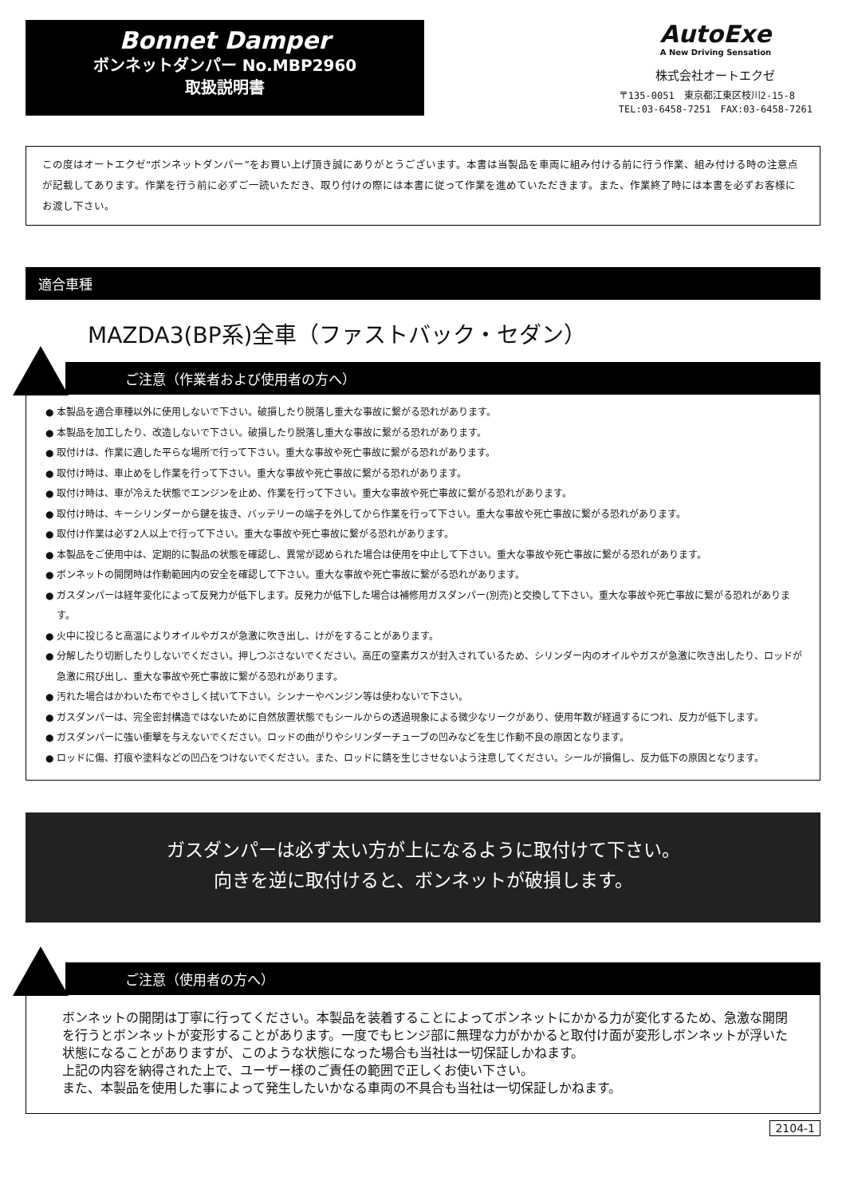Bonnet Damper
ボンネットダンパー No.MBP2960
取扱説明書
AutoExe
A New Driving Sensation
株式会社オートエクゼ
〒135-0051　東京都江東区枝川2-15-8
TEL:03-6458-7251　FAX:03-6458-7261
この度はオートエクゼ“ボンネットダンパー”をお買い上げ頂き誠にありがとうございます。本書は当製品を車両に組み付ける前に行う作業、組み付ける時の注意点が記載してあります。作業を行う前に必ずご一読いただき、取り付けの際には本書に従って作業を進めていただきます。また、作業終了時には本書を必ずお客様にお渡し下さい。
適合車種
MAZDA3(BP系)全車（ファストバック・セダン）
ご注意（作業者および使用者の方へ）
● 本製品を適合車種以外に使用しないで下さい。破損したり脱落し重大な事故に繋がる恐れがあります。
● 本製品を加工したり、改造しないで下さい。破損したり脱落し重大な事故に繋がる恐れがあります。
● 取付けは、作業に適した平らな場所で行って下さい。重大な事故や死亡事故に繋がる恐れがあります。
● 取付け時は、車止めをし作業を行って下さい。重大な事故や死亡事故に繋がる恐れがあります。
● 取付け時は、車が冷えた状態でエンジンを止め、作業を行って下さい。重大な事故や死亡事故に繋がる恐れがあります。
● 取付け時は、キーシリンダーから鍵を抜き、バッテリーの端子を外してから作業を行って下さい。重大な事故や死亡事故に繋がる恐れがあります。
● 取付け作業は必ず2人以上で行って下さい。重大な事故や死亡事故に繋がる恐れがあります。
● 本製品をご使用中は、定期的に製品の状態を確認し、異常が認められた場合は使用を中止して下さい。重大な事故や死亡事故に繋がる恐れがあります。
● ボンネットの開閉時は作動範囲内の安全を確認して下さい。重大な事故や死亡事故に繋がる恐れがあります。
● ガスダンパーは経年変化によって反発力が低下します。反発力が低下した場合は補修用ガスダンパー(別売)と交換して下さい。重大な事故や死亡事故に繋がる恐れがあります。
● 火中に投じると高温によりオイルやガスが急激に吹き出し、けがをすることがあります。
● 分解したり切断したりしないでください。押しつぶさないでください。高圧の窒素ガスが封入されているため、シリンダー内のオイルやガスが急激に吹き出したり、ロッドが急激に飛び出し、重大な事故や死亡事故に繋がる恐れがあります。
● 汚れた場合はかわいた布でやさしく拭いて下さい。シンナーやベンジン等は使わないで下さい。
● ガスダンパーは、完全密封構造ではないために自然放置状態でもシールからの透過現象による微少なリークがあり、使用年数が経過するにつれ、反力が低下します。
● ガスダンパーに強い衝撃を与えないでください。ロッドの曲がりやシリンダーチューブの凹みなどを生じ作動不良の原因となります。
● ロッドに傷、打痕や塗料などの凹凸をつけないでください。また、ロッドに錆を生じさせないよう注意してください。シールが損傷し、反力低下の原因となります。
ガスダンパーは必ず太い方が上になるように取付けて下さい。
向きを逆に取付けると、ボンネットが破損します。
ご注意（使用者の方へ）
ボンネットの開閉は丁寧に行ってください。本製品を装着することによってボンネットにかかる力が変化するため、急激な開閉を行うとボンネットが変形することがあります。一度でもヒンジ部に無理な力がかかると取付け面が変形しボンネットが浮いた状態になることがありますが、このような状態になった場合も当社は一切保証しかねます。
上記の内容を納得された上で、ユーザー様のご責任の範囲で正しくお使い下さい。
また、本製品を使用した事によって発生したいかなる車両の不具合も当社は一切保証しかねます。
2104-1